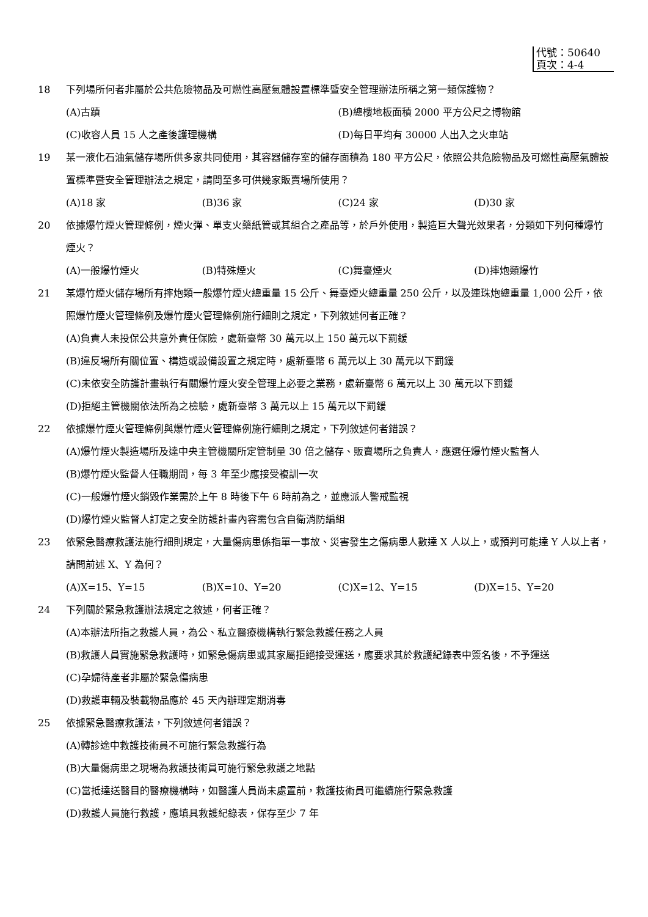代號：50640
頁次：4-4
18 下列場所何者非屬於公共危險物品及可燃性高壓氣體設置標準暨安全管理辦法所稱之第一類保護物？
(A)古蹟 (B)總樓地板面積 2000 平方公尺之博物館
(C)收容人員 15 人之產後護理機構 (D)每日平均有 30000 人出入之火車站
19 某一液化石油氣儲存場所供多家共同使用，其容器儲存室的儲存面積為 180 平方公尺，依照公共危險物品及可燃性高壓氣體設置標準暨安全管理辦法之規定，請問至多可供幾家販賣場所使用？
(A)18 家 (B)36 家 (C)24 家 (D)30 家
20 依據爆竹煙火管理條例，煙火彈、單支火藥紙管或其組合之產品等，於戶外使用，製造巨大聲光效果者，分類如下列何種爆竹煙火？
(A)一般爆竹煙火 (B)特殊煙火 (C)舞臺煙火 (D)摔炮類爆竹
21 某爆竹煙火儲存場所有摔炮類一般爆竹煙火總重量 15 公斤、舞臺煙火總重量 250 公斤，以及連珠炮總重量 1,000 公斤，依照爆竹煙火管理條例及爆竹煙火管理條例施行細則之規定，下列敘述何者正確？
(A)負責人未投保公共意外責任保險，處新臺幣 30 萬元以上 150 萬元以下罰鍰
(B)違反場所有關位置、構造或設備設置之規定時，處新臺幣 6 萬元以上 30 萬元以下罰鍰
(C)未依安全防護計畫執行有關爆竹煙火安全管理上必要之業務，處新臺幣 6 萬元以上 30 萬元以下罰鍰
(D)拒絕主管機關依法所為之檢驗，處新臺幣 3 萬元以上 15 萬元以下罰鍰
22 依據爆竹煙火管理條例與爆竹煙火管理條例施行細則之規定，下列敘述何者錯誤？
(A)爆竹煙火製造場所及達中央主管機關所定管制量 30 倍之儲存、販賣場所之負責人，應選任爆竹煙火監督人
(B)爆竹煙火監督人任職期間，每 3 年至少應接受複訓一次
(C)一般爆竹煙火銷毀作業需於上午 8 時後下午 6 時前為之，並應派人警戒監視
(D)爆竹煙火監督人訂定之安全防護計畫內容需包含自衛消防編組
23 依緊急醫療救護法施行細則規定，大量傷病患係指單一事故、災害發生之傷病患人數達 X 人以上，或預判可能達 Y 人以上者，請問前述 X、Y 為何？
(A)X=15、Y=15 (B)X=10、Y=20 (C)X=12、Y=15 (D)X=15、Y=20
24 下列關於緊急救護辦法規定之敘述，何者正確？
(A)本辦法所指之救護人員，為公、私立醫療機構執行緊急救護任務之人員
(B)救護人員實施緊急救護時，如緊急傷病患或其家屬拒絕接受運送，應要求其於救護紀錄表中簽名後，不予運送
(C)孕婦待產者非屬於緊急傷病患
(D)救護車輛及裝載物品應於 45 天內辦理定期消毒
25 依據緊急醫療救護法，下列敘述何者錯誤？
(A)轉診途中救護技術員不可施行緊急救護行為
(B)大量傷病患之現場為救護技術員可施行緊急救護之地點
(C)當抵達送醫目的醫療機構時，如醫護人員尚未處置前，救護技術員可繼續施行緊急救護
(D)救護人員施行救護，應填具救護紀錄表，保存至少 7 年